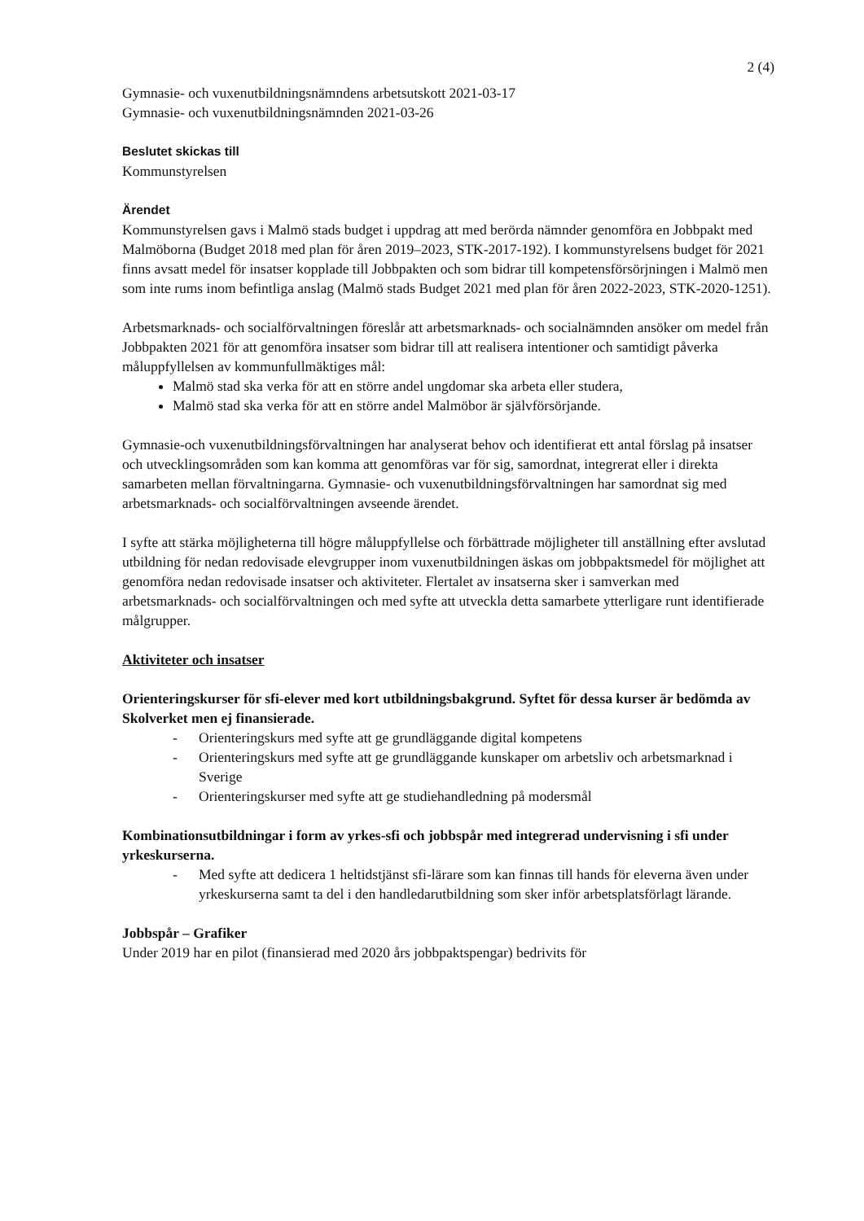2 (4)
Gymnasie- och vuxenutbildningsnämndens arbetsutskott 2021-03-17
Gymnasie- och vuxenutbildningsnämnden 2021-03-26
Beslutet skickas till
Kommunstyrelsen
Ärendet
Kommunstyrelsen gavs i Malmö stads budget i uppdrag att med berörda nämnder genomföra en Jobbpakt med Malmöborna (Budget 2018 med plan för åren 2019–2023, STK-2017-192). I kommunstyrelsens budget för 2021 finns avsatt medel för insatser kopplade till Jobbpakten och som bidrar till kompetensförsörjningen i Malmö men som inte rums inom befintliga anslag (Malmö stads Budget 2021 med plan för åren 2022-2023, STK-2020-1251).
Arbetsmarknads- och socialförvaltningen föreslår att arbetsmarknads- och socialnämnden ansöker om medel från Jobbpakten 2021 för att genomföra insatser som bidrar till att realisera intentioner och samtidigt påverka måluppfyllelsen av kommunfullmäktiges mål:
Malmö stad ska verka för att en större andel ungdomar ska arbeta eller studera,
Malmö stad ska verka för att en större andel Malmöbor är självförsörjande.
Gymnasie-och vuxenutbildningsförvaltningen har analyserat behov och identifierat ett antal förslag på insatser och utvecklingsområden som kan komma att genomföras var för sig, samordnat, integrerat eller i direkta samarbeten mellan förvaltningarna. Gymnasie- och vuxenutbildningsförvaltningen har samordnat sig med arbetsmarknads- och socialförvaltningen avseende ärendet.
I syfte att stärka möjligheterna till högre måluppfyllelse och förbättrade möjligheter till anställning efter avslutad utbildning för nedan redovisade elevgrupper inom vuxenutbildningen äskas om jobbpaktsmedel för möjlighet att genomföra nedan redovisade insatser och aktiviteter. Flertalet av insatserna sker i samverkan med arbetsmarknads- och socialförvaltningen och med syfte att utveckla detta samarbete ytterligare runt identifierade målgrupper.
Aktiviteter och insatser
Orienteringskurser för sfi-elever med kort utbildningsbakgrund. Syftet för dessa kurser är bedömda av Skolverket men ej finansierade.
- Orienteringskurs med syfte att ge grundläggande digital kompetens
- Orienteringskurs med syfte att ge grundläggande kunskaper om arbetsliv och arbetsmarknad i Sverige
- Orienteringskurser med syfte att ge studiehandledning på modersmål
Kombinationsutbildningar i form av yrkes-sfi och jobbspår med integrerad undervisning i sfi under yrkeskurserna.
- Med syfte att dedicera 1 heltidstjänst sfi-lärare som kan finnas till hands för eleverna även under yrkeskurserna samt ta del i den handledarutbildning som sker inför arbetsplatsförlagt lärande.
Jobbspår – Grafiker
Under 2019 har en pilot (finansierad med 2020 års jobbpaktspengar) bedrivits för